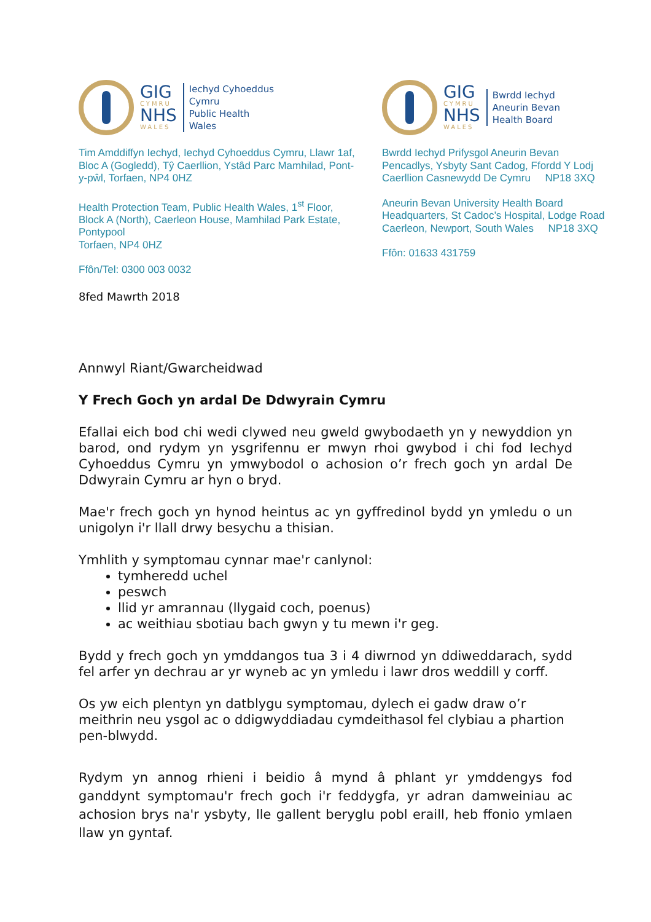GIG
CYMRU
NHS
WALES
Iechyd Cyhoeddus
Cymru
Public Health
Wales
Tim Amddiffyn Iechyd, Iechyd Cyhoeddus Cymru, Llawr 1af, Bloc A (Gogledd), Tŷ Caerllion, Ystâd Parc Mamhilad, Pont-y-pŵl, Torfaen, NP4 0HZ
Health Protection Team, Public Health Wales, 1<sup>st</sup> Floor, Block A (North), Caerleon House, Mamhilad Park Estate, Pontypool
Torfaen, NP4 0HZ
Ffôn/Tel: 0300 003 0032
GIG
CYMRU
NHS
WALES
Bwrdd Iechyd
Aneurin Bevan
Health Board
Bwrdd Iechyd Prifysgol Aneurin Bevan
Pencadlys, Ysbyty Sant Cadog, Ffordd Y Lodj
Caerllion Casnewydd De Cymru NP18 3XQ
Aneurin Bevan University Health Board
Headquarters, St Cadoc’s Hospital, Lodge Road
Caerleon, Newport, South Wales NP18 3XQ
Ffôn: 01633 431759
8fed Mawrth 2018
Annwyl Riant/Gwarcheidwad
Y Frech Goch yn ardal De Ddwyrain Cymru
Efallai eich bod chi wedi clywed neu gweld gwybodaeth yn y newyddion yn barod, ond rydym yn ysgrifennu er mwyn rhoi gwybod i chi fod Iechyd Cyhoeddus Cymru yn ymwybodol o achosion o’r frech goch yn ardal De Ddwyrain Cymru ar hyn o bryd.
Mae'r frech goch yn hynod heintus ac yn gyffredinol bydd yn ymledu o un unigolyn i'r llall drwy besychu a thisian.
Ymhlith y symptomau cynnar mae'r canlynol:
tymheredd uchel
peswch
llid yr amrannau (llygaid coch, poenus)
ac weithiau sbotiau bach gwyn y tu mewn i'r geg.
Bydd y frech goch yn ymddangos tua 3 i 4 diwrnod yn ddiweddarach, sydd fel arfer yn dechrau ar yr wyneb ac yn ymledu i lawr dros weddill y corff.
Os yw eich plentyn yn datblygu symptomau, dylech ei gadw draw o’r meithrin neu ysgol ac o ddigwyddiadau cymdeithasol fel clybiau a phartion pen-blwydd.
Rydym yn annog rhieni i beidio â mynd â phlant yr ymddengys fod ganddynt symptomau'r frech goch i'r feddygfa, yr adran damweiniau ac achosion brys na'r ysbyty, lle gallent beryglu pobl eraill, heb ffonio ymlaen llaw yn gyntaf.